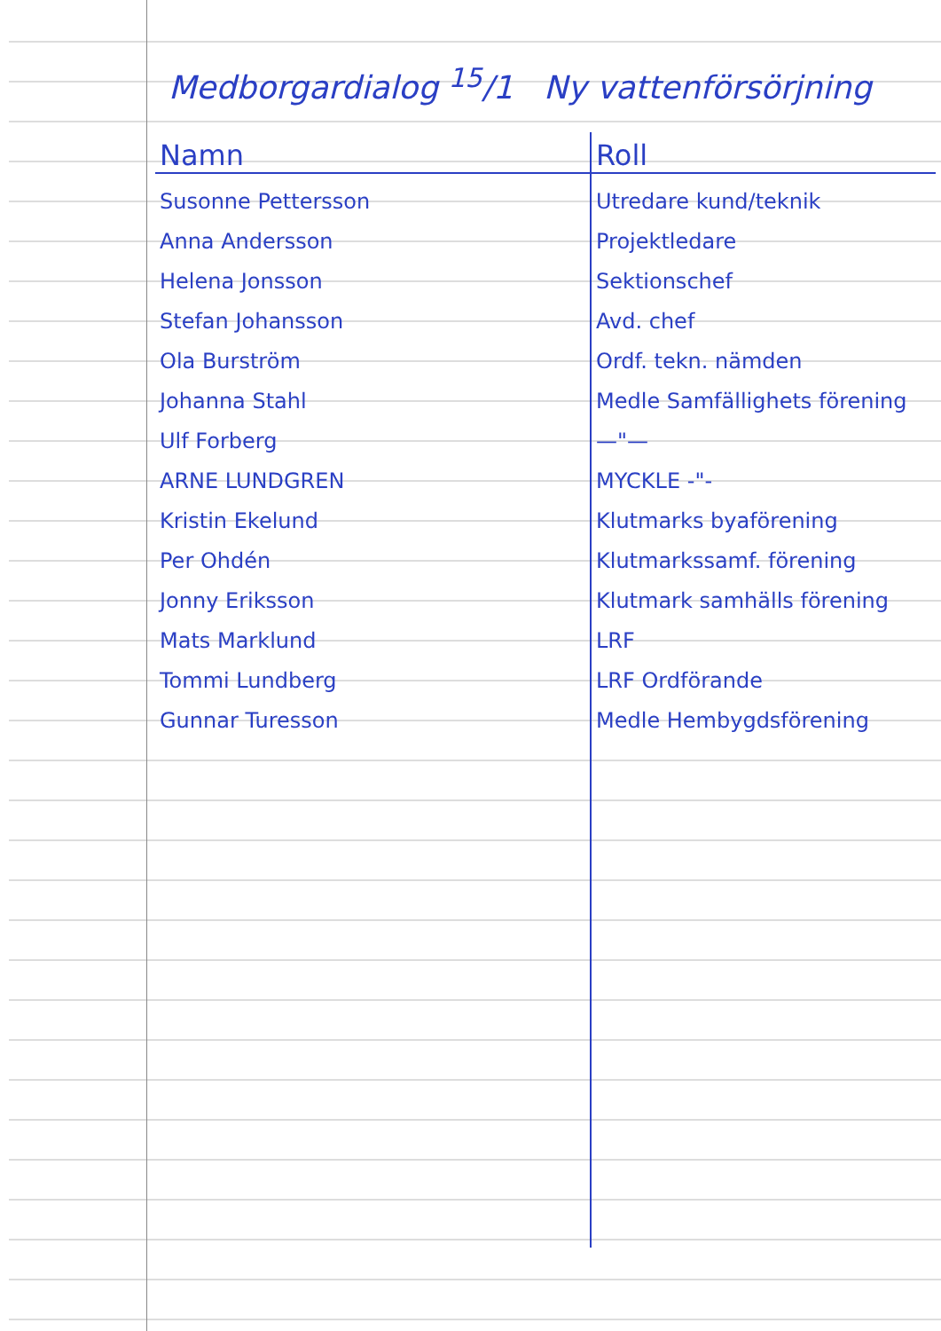Medborgardialog <sup>15</sup>/1 Ny vattenförsörjning
| Namn | Roll |
| --- | --- |
| Susonne Pettersson | Utredare kund/teknik |
| Anna Andersson | Projektledare |
| Helena Jonsson | Sektionschef |
| Stefan Johansson | Avd. chef |
| Ola Burström | Ordf. tekn. nämden |
| Johanna Stahl | Medle Samfällighets förening |
| Ulf Forberg | —"— |
| ARNE LUNDGREN | MYCKLE -"- |
| Kristin Ekelund | Klutmarks byaförening |
| Per Ohdén | Klutmarkssamf. förening |
| Jonny Eriksson | Klutmark samhälls förening |
| Mats Marklund | LRF |
| Tommi Lundberg | LRF Ordförande |
| Gunnar Turesson | Medle Hembygdsförening |